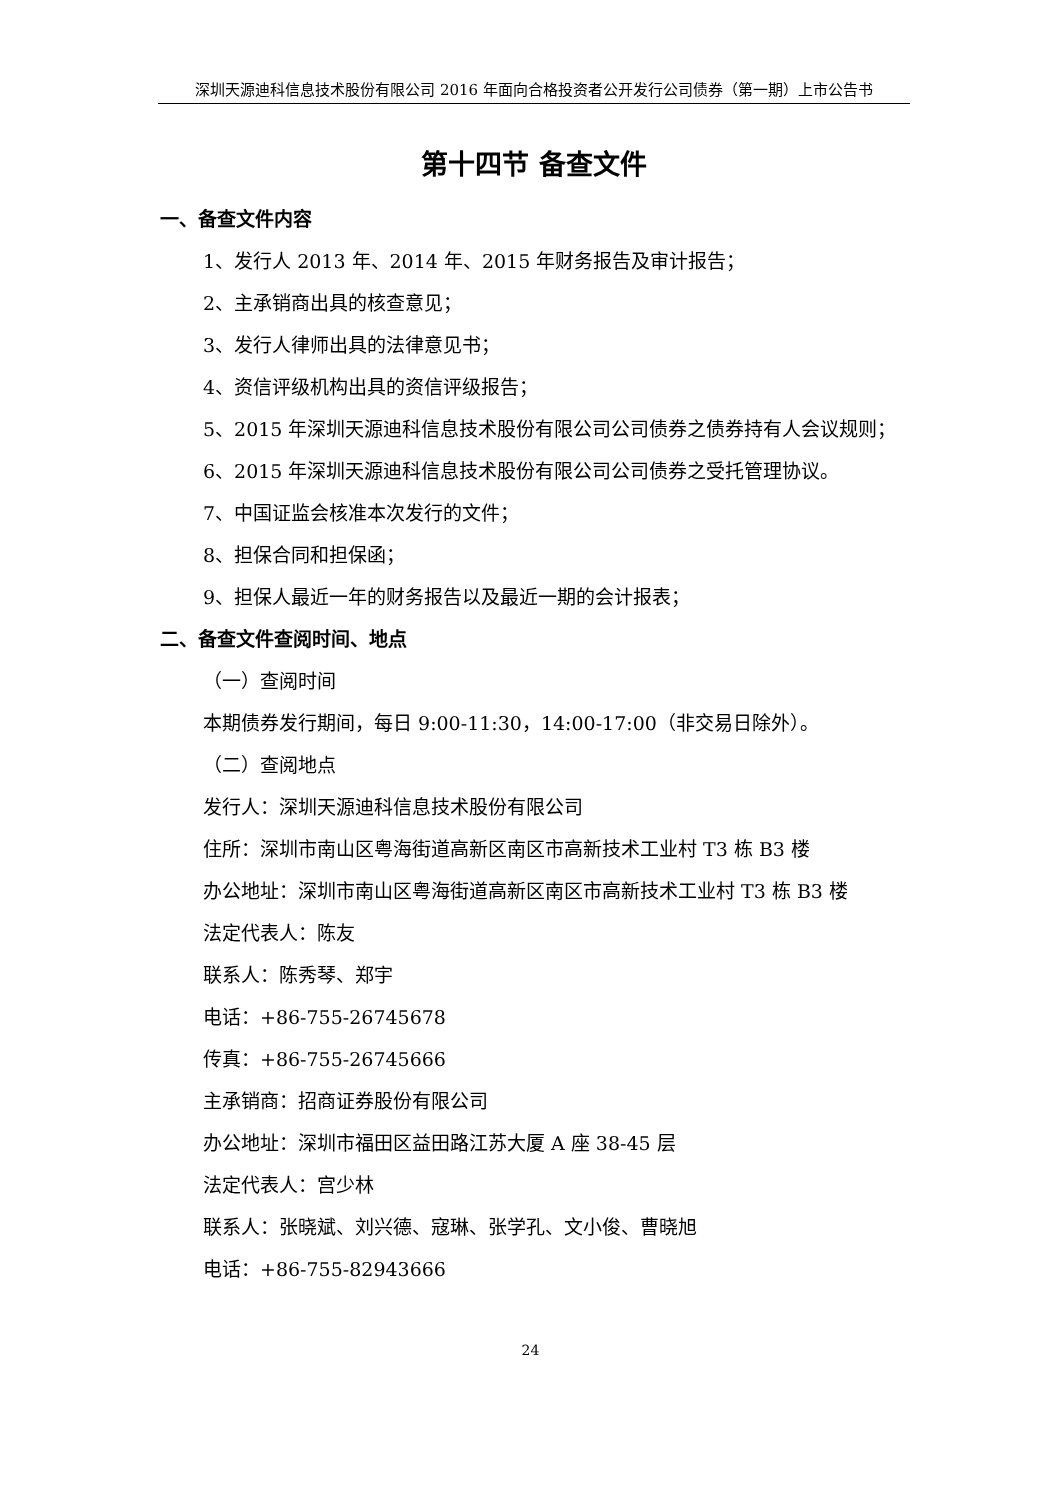深圳天源迪科信息技术股份有限公司 2016 年面向合格投资者公开发行公司债券（第一期）上市公告书
第十四节 备查文件
一、备查文件内容
1、发行人 2013 年、2014 年、2015 年财务报告及审计报告；
2、主承销商出具的核查意见；
3、发行人律师出具的法律意见书；
4、资信评级机构出具的资信评级报告；
5、2015 年深圳天源迪科信息技术股份有限公司公司债券之债券持有人会议规则；
6、2015 年深圳天源迪科信息技术股份有限公司公司债券之受托管理协议。
7、中国证监会核准本次发行的文件；
8、担保合同和担保函；
9、担保人最近一年的财务报告以及最近一期的会计报表；
二、备查文件查阅时间、地点
（一）查阅时间
本期债券发行期间，每日 9:00-11:30，14:00-17:00（非交易日除外）。
（二）查阅地点
发行人：深圳天源迪科信息技术股份有限公司
住所：深圳市南山区粤海街道高新区南区市高新技术工业村 T3 栋 B3 楼
办公地址：深圳市南山区粤海街道高新区南区市高新技术工业村 T3 栋 B3 楼
法定代表人：陈友
联系人：陈秀琴、郑宇
电话：+86-755-26745678
传真：+86-755-26745666
主承销商：招商证券股份有限公司
办公地址：深圳市福田区益田路江苏大厦 A 座 38-45 层
法定代表人：宫少林
联系人：张晓斌、刘兴德、寇琳、张学孔、文小俊、曹晓旭
电话：+86-755-82943666
24